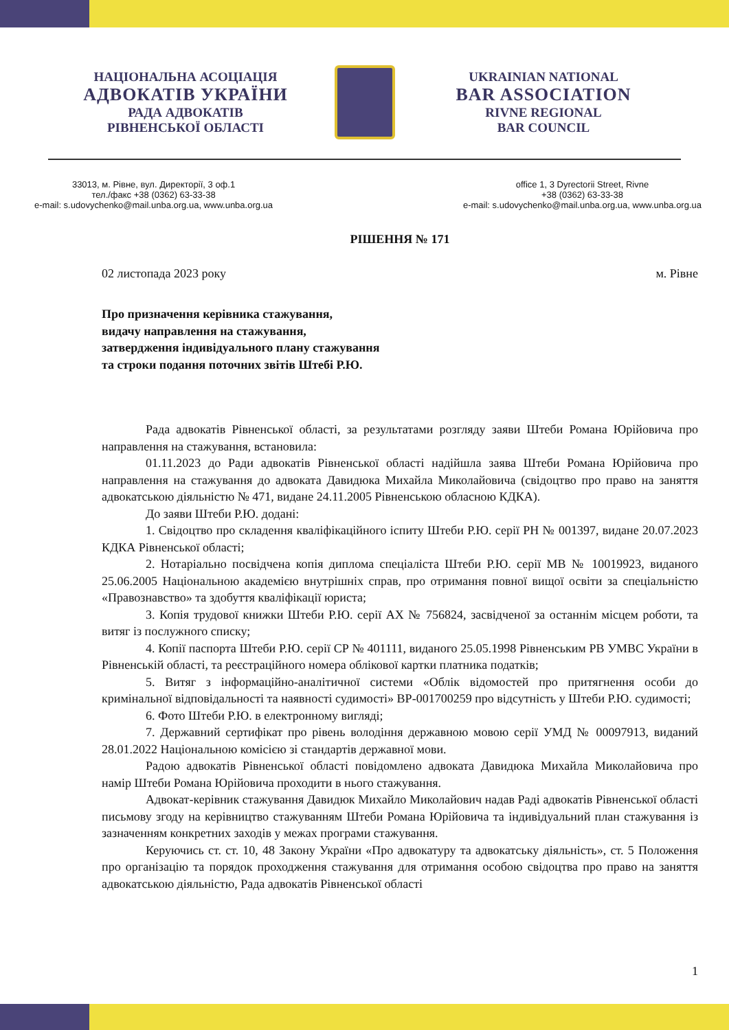НАЦІОНАЛЬНА АСОЦІАЦІЯ
АДВОКАТІВ УКРАЇНИ
РАДА АДВОКАТІВ
РІВНЕНСЬКОЇ ОБЛАСТІ
UKRAINIAN NATIONAL
BAR ASSOCIATION
RIVNE REGIONAL
BAR COUNCIL
33013, м. Рівне, вул. Директорії, 3 оф.1
тел./факс +38 (0362) 63-33-38
e-mail: s.udovychenko@mail.unba.org.ua, www.unba.org.ua
office 1, 3 Dyrectorii Street, Rivne
+38 (0362) 63-33-38
e-mail: s.udovychenko@mail.unba.org.ua, www.unba.org.ua
РІШЕННЯ № 171
02 листопада 2023 року м. Рівне
Про призначення керівника стажування,
видачу направлення на стажування,
затвердження індивідуального плану стажування
та строки подання поточних звітів Штебі Р.Ю.
Рада адвокатів Рівненської області, за результатами розгляду заяви Штеби Романа Юрійовича про направлення на стажування, встановила:
01.11.2023 до Ради адвокатів Рівненської області надійшла заява Штеби Романа Юрійовича про направлення на стажування до адвоката Давидюка Михайла Миколайовича (свідоцтво про право на заняття адвокатською діяльністю № 471, видане 24.11.2005 Рівненською обласною КДКА).
До заяви Штеби Р.Ю. додані:
1. Свідоцтво про складення кваліфікаційного іспиту Штеби Р.Ю. серії РН № 001397, видане 20.07.2023 КДКА Рівненської області;
2. Нотаріально посвідчена копія диплома спеціаліста Штеби Р.Ю. серії МВ № 10019923, виданого 25.06.2005 Національною академією внутрішніх справ, про отримання повної вищої освіти за спеціальністю «Правознавство» та здобуття кваліфікації юриста;
3. Копія трудової книжки Штеби Р.Ю. серії АХ № 756824, засвідченої за останнім місцем роботи, та витяг із послужного списку;
4. Копії паспорта Штеби Р.Ю. серії СР № 401111, виданого 25.05.1998 Рівненським РВ УМВС України в Рівненській області, та реєстраційного номера облікової картки платника податків;
5. Витяг з інформаційно-аналітичної системи «Облік відомостей про притягнення особи до кримінальної відповідальності та наявності судимості» ВР-001700259 про відсутність у Штеби Р.Ю. судимості;
6. Фото Штеби Р.Ю. в електронному вигляді;
7. Державний сертифікат про рівень володіння державною мовою серії УМД № 00097913, виданий 28.01.2022 Національною комісією зі стандартів державної мови.
Радою адвокатів Рівненської області повідомлено адвоката Давидюка Михайла Миколайовича про намір Штеби Романа Юрійовича проходити в нього стажування.
Адвокат-керівник стажування Давидюк Михайло Миколайович надав Раді адвокатів Рівненської області письмову згоду на керівництво стажуванням Штеби Романа Юрійовича та індивідуальний план стажування із зазначенням конкретних заходів у межах програми стажування.
Керуючись ст. ст. 10, 48 Закону України «Про адвокатуру та адвокатську діяльність», ст. 5 Положення про організацію та порядок проходження стажування для отримання особою свідоцтва про право на заняття адвокатською діяльністю, Рада адвокатів Рівненської області
1